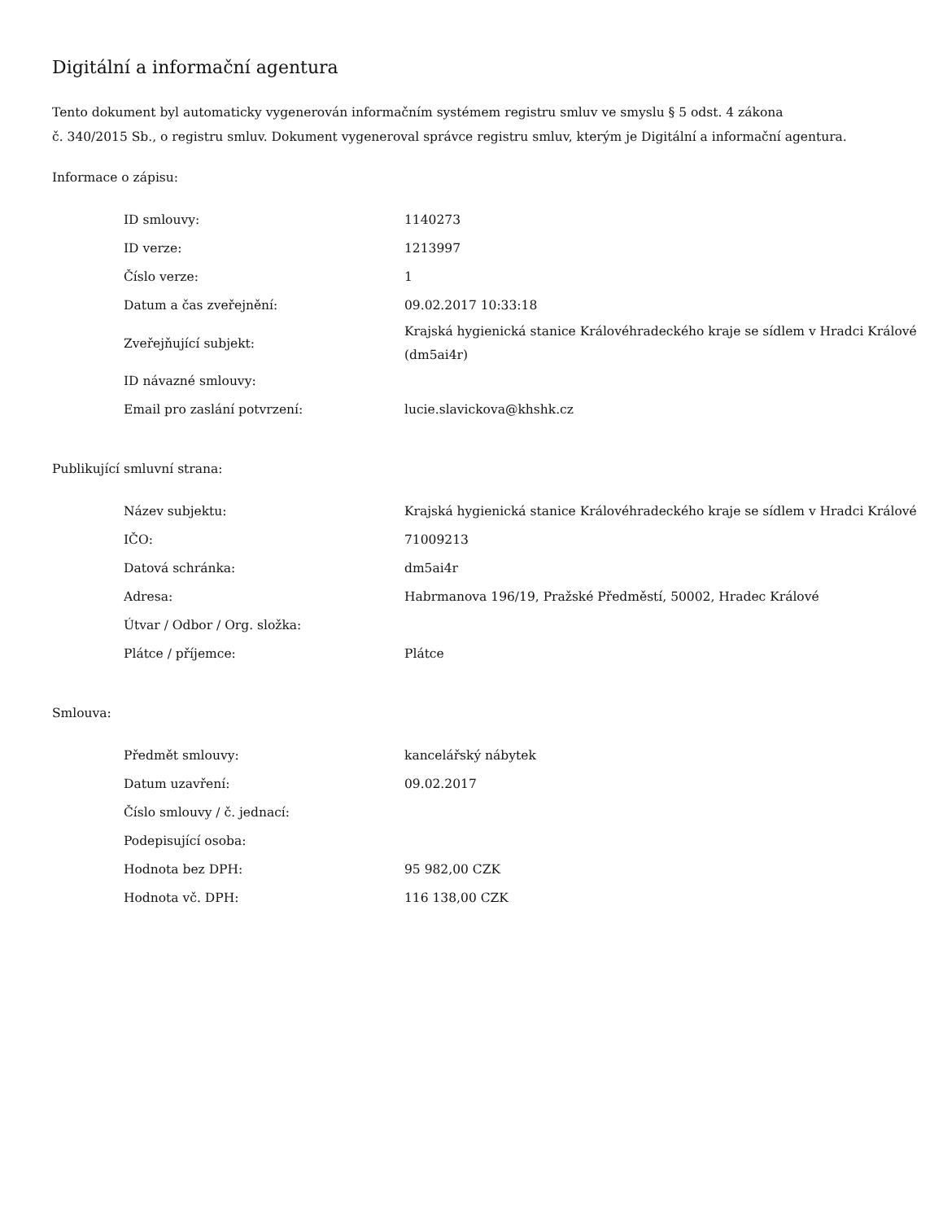Digitální a informační agentura
Tento dokument byl automaticky vygenerován informačním systémem registru smluv ve smyslu § 5 odst. 4 zákona
č. 340/2015 Sb., o registru smluv. Dokument vygeneroval správce registru smluv, kterým je Digitální a informační agentura.
Informace o zápisu:
| ID smlouvy: | 1140273 |
| ID verze: | 1213997 |
| Číslo verze: | 1 |
| Datum a čas zveřejnění: | 09.02.2017 10:33:18 |
| Zveřejňující subjekt: | Krajská hygienická stanice Královéhradeckého kraje se sídlem v Hradci Králové (dm5ai4r) |
| ID návazné smlouvy: | |
| Email pro zaslání potvrzení: | lucie.slavickova@khshk.cz |
Publikující smluvní strana:
| Název subjektu: | Krajská hygienická stanice Královéhradeckého kraje se sídlem v Hradci Králové |
| IČO: | 71009213 |
| Datová schránka: | dm5ai4r |
| Adresa: | Habrmanova 196/19, Pražské Předměstí, 50002, Hradec Králové |
| Útvar / Odbor / Org. složka: | |
| Plátce / příjemce: | Plátce |
Smlouva:
| Předmět smlouvy: | kancelářský nábytek |
| Datum uzavření: | 09.02.2017 |
| Číslo smlouvy / č. jednací: | |
| Podepisující osoba: | |
| Hodnota bez DPH: | 95 982,00 CZK |
| Hodnota vč. DPH: | 116 138,00 CZK |